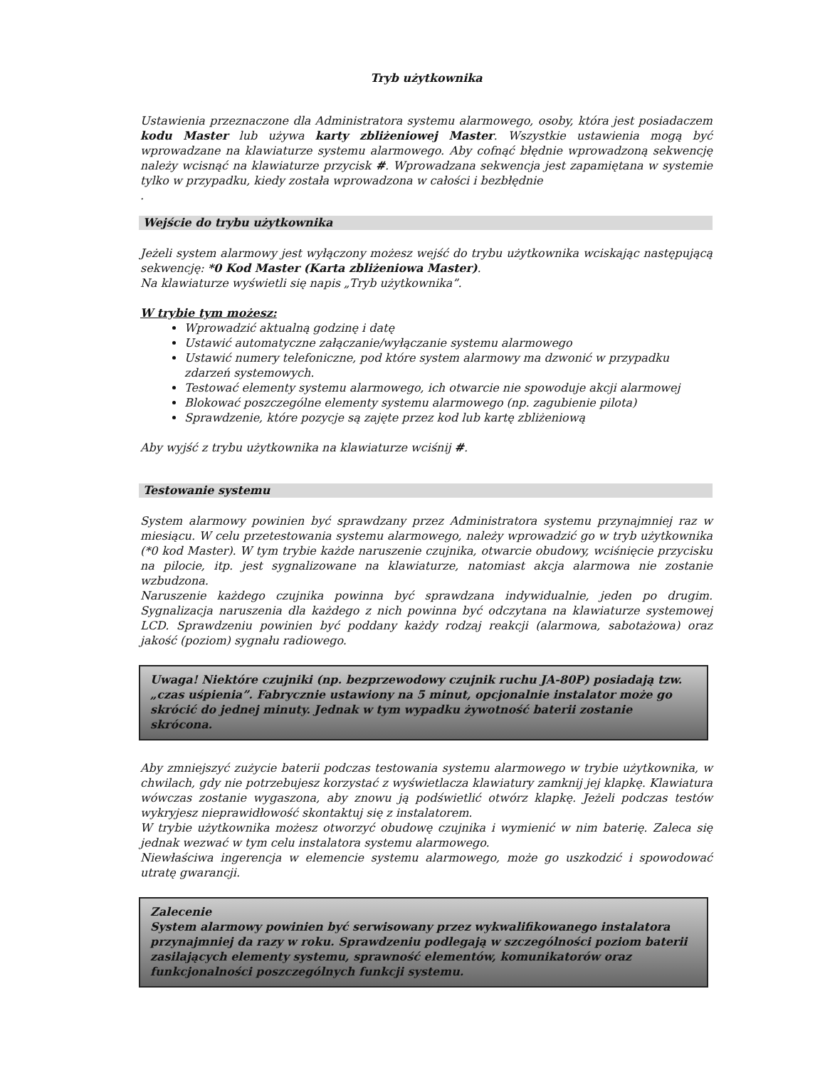Tryb użytkownika
Ustawienia przeznaczone dla Administratora systemu alarmowego, osoby, która jest posiadaczem kodu Master lub używa karty zbliżeniowej Master. Wszystkie ustawienia mogą być wprowadzane na klawiaturze systemu alarmowego. Aby cofnąć błędnie wprowadzoną sekwencję należy wcisnąć na klawiaturze przycisk #. Wprowadzana sekwencja jest zapamiętana w systemie tylko w przypadku, kiedy została wprowadzona w całości i bezbłędnie
.
Wejście do trybu użytkownika
Jeżeli system alarmowy jest wyłączony możesz wejść do trybu użytkownika wciskając następującą sekwencję: *0 Kod Master (Karta zbliżeniowa Master).
Na klawiaturze wyświetli się napis „Tryb użytkownika”.
W trybie tym możesz:
Wprowadzić aktualną godzinę i datę
Ustawić automatyczne załączanie/wyłączanie systemu alarmowego
Ustawić numery telefoniczne, pod które system alarmowy ma dzwonić w przypadku zdarzeń systemowych.
Testować elementy systemu alarmowego, ich otwarcie nie spowoduje akcji alarmowej
Blokować poszczególne elementy systemu alarmowego (np. zagubienie pilota)
Sprawdzenie, które pozycje są zajęte przez kod lub kartę zbliżeniową
Aby wyjść z trybu użytkownika na klawiaturze wciśnij #.
Testowanie systemu
System alarmowy powinien być sprawdzany przez Administratora systemu przynajmniej raz w miesiącu. W celu przetestowania systemu alarmowego, należy wprowadzić go w tryb użytkownika (*0 kod Master). W tym trybie każde naruszenie czujnika, otwarcie obudowy, wciśnięcie przycisku na pilocie, itp. jest sygnalizowane na klawiaturze, natomiast akcja alarmowa nie zostanie wzbudzona.
Naruszenie każdego czujnika powinna być sprawdzana indywidualnie, jeden po drugim. Sygnalizacja naruszenia dla każdego z nich powinna być odczytana na klawiaturze systemowej LCD. Sprawdzeniu powinien być poddany każdy rodzaj reakcji (alarmowa, sabotażowa) oraz jakość (poziom) sygnału radiowego.
Uwaga! Niektóre czujniki (np. bezprzewodowy czujnik ruchu JA-80P) posiadają tzw. „czas uśpienia”. Fabrycznie ustawiony na 5 minut, opcjonalnie instalator może go skrócić do jednej minuty. Jednak w tym wypadku żywotność baterii zostanie skrócona.
Aby zmniejszyć zużycie baterii podczas testowania systemu alarmowego w trybie użytkownika, w chwilach, gdy nie potrzebujesz korzystać z wyświetlacza klawiatury zamknij jej klapkę. Klawiatura wówczas zostanie wygaszona, aby znowu ją podświetlić otwórz klapkę. Jeżeli podczas testów wykryjesz nieprawidłowość skontaktuj się z instalatorem.
W trybie użytkownika możesz otworzyć obudowę czujnika i wymienić w nim baterię. Zaleca się jednak wezwać w tym celu instalatora systemu alarmowego.
Niewłaściwa ingerencja w elemencie systemu alarmowego, może go uszkodzić i spowodować utratę gwarancji.
Zalecenie
System alarmowy powinien być serwisowany przez wykwalifikowanego instalatora przynajmniej da razy w roku. Sprawdzeniu podlegają w szczególności poziom baterii zasilających elementy systemu, sprawność elementów, komunikatorów oraz funkcjonalności poszczególnych funkcji systemu.